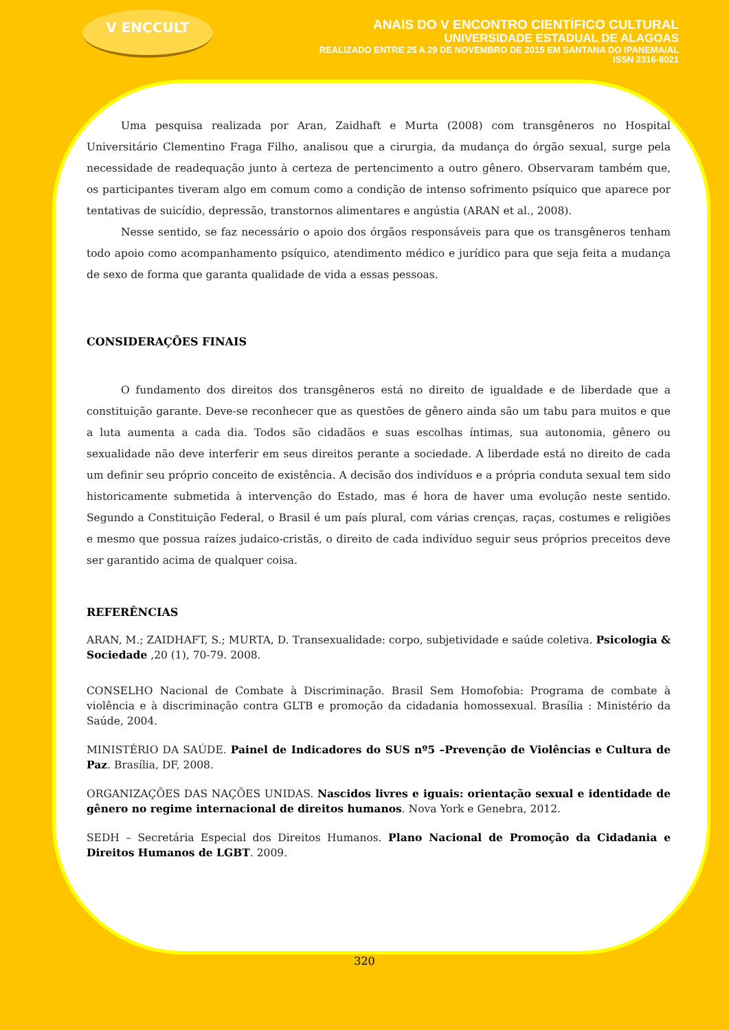V ENCCULT
ANAIS DO V ENCONTRO CIENTÍFICO CULTURAL
UNIVERSIDADE ESTADUAL DE ALAGOAS
REALIZADO ENTRE 25 A 29 DE NOVEMBRO DE 2015 EM SANTANA DO IPANEMA/AL
ISSN 2316-8021
Uma pesquisa realizada por Aran, Zaidhaft e Murta (2008) com transgêneros no Hospital Universitário Clementino Fraga Filho, analisou que a cirurgia, da mudança do órgão sexual, surge pela necessidade de readequação junto à certeza de pertencimento a outro gênero. Observaram também que, os participantes tiveram algo em comum como a condição de intenso sofrimento psíquico que aparece por tentativas de suicídio, depressão, transtornos alimentares e angústia (ARAN et al., 2008).
Nesse sentido, se faz necessário o apoio dos órgãos responsáveis para que os transgêneros tenham todo apoio como acompanhamento psíquico, atendimento médico e jurídico para que seja feita a mudança de sexo de forma que garanta qualidade de vida a essas pessoas.
CONSIDERAÇÕES FINAIS
O fundamento dos direitos dos transgêneros está no direito de igualdade e de liberdade que a constituição garante. Deve-se reconhecer que as questões de gênero ainda são um tabu para muitos e que a luta aumenta a cada dia. Todos são cidadãos e suas escolhas íntimas, sua autonomia, gênero ou sexualidade não deve interferir em seus direitos perante a sociedade. A liberdade está no direito de cada um definir seu próprio conceito de existência. A decisão dos indivíduos e a própria conduta sexual tem sido historicamente submetida à intervenção do Estado, mas é hora de haver uma evolução neste sentido. Segundo a Constituição Federal, o Brasil é um país plural, com várias crenças, raças, costumes e religiões e mesmo que possua raízes judaico-cristãs, o direito de cada indivíduo seguir seus próprios preceitos deve ser garantido acima de qualquer coisa.
REFERÊNCIAS
ARAN, M.; ZAIDHAFT, S.; MURTA, D. Transexualidade: corpo, subjetividade e saúde coletiva. Psicologia & Sociedade ,20 (1), 70-79. 2008.
CONSELHO Nacional de Combate à Discriminação. Brasil Sem Homofobia: Programa de combate à violência e à discriminação contra GLTB e promoção da cidadania homossexual. Brasília : Ministério da Saúde, 2004.
MINISTÉRIO DA SAÚDE. Painel de Indicadores do SUS nº5 –Prevenção de Violências e Cultura de Paz. Brasília, DF, 2008.
ORGANIZAÇÕES DAS NAÇÕES UNIDAS. Nascidos livres e iguais: orientação sexual e identidade de gênero no regime internacional de direitos humanos. Nova York e Genebra, 2012.
SEDH – Secretária Especial dos Direitos Humanos. Plano Nacional de Promoção da Cidadania e Direitos Humanos de LGBT. 2009.
320